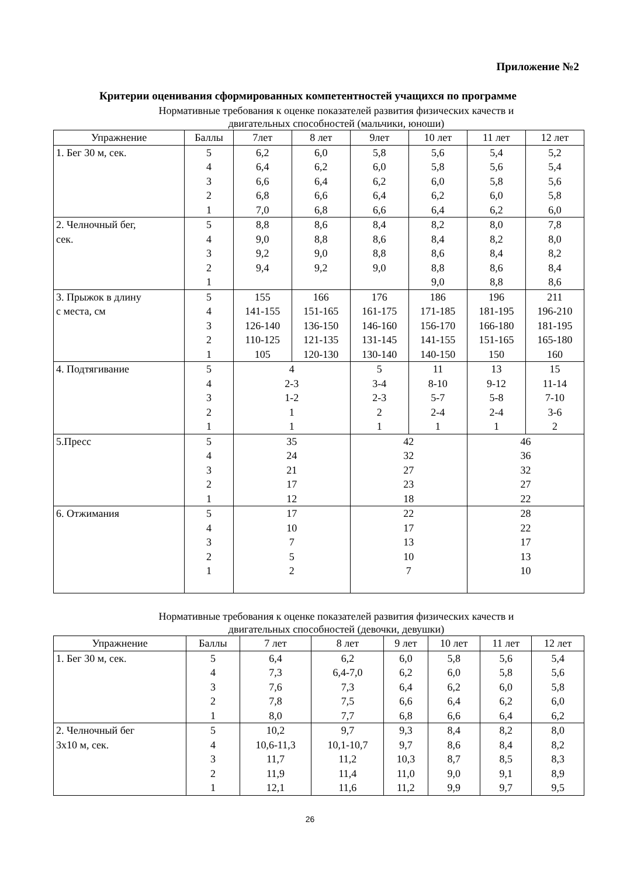Приложение №2
Критерии оценивания сформированных компетентностей учащихся по программе
Нормативные требования к оценке показателей развития физических качеств и
двигательных способностей (мальчики, юноши)
| Упражнение | Баллы | 7лет | 8 лет | 9лет | 10 лет | 11 лет | 12 лет |
| --- | --- | --- | --- | --- | --- | --- | --- |
| 1. Бег 30 м, сек. | 5 4 3 2 1 | 6,2 6,4 6,6 6,8 7,0 | 6,0 6,2 6,4 6,6 6,8 | 5,8 6,0 6,2 6,4 6,6 | 5,6 5,8 6,0 6,2 6,4 | 5,4 5,6 5,8 6,0 6,2 | 5,2 5,4 5,6 5,8 6,0 |
| 2. Челночный бег, сек. | 5 4 3 2 1 | 8,8 9,0 9,2 9,4 | 8,6 8,8 9,0 9,2 | 8,4 8,6 8,8 9,0 | 8,2 8,4 8,6 8,8 9,0 | 8,0 8,2 8,4 8,6 8,8 | 7,8 8,0 8,2 8,4 8,6 |
| 3. Прыжок в длину с места, см | 5 4 3 2 1 | 155 141-155 126-140 110-125 105 | 166 151-165 136-150 121-135 120-130 | 176 161-175 146-160 131-145 130-140 | 186 171-185 156-170 141-155 140-150 | 196 181-195 166-180 151-165 150 | 211 196-210 181-195 165-180 160 |
| 4. Подтягивание | 5 4 3 2 1 | 4 2-3 1-2 1 1 | | 5 3-4 2-3 2 1 | 11 8-10 5-7 2-4 1 | 13 9-12 5-8 2-4 1 | 15 11-14 7-10 3-6 2 |
| 5.Пресс | 5 4 3 2 1 | 35 24 21 17 12 | | 42 32 27 23 18 | | 46 36 32 27 22 | |
| 6. Отжимания | 5 4 3 2 1 | 17 10 7 5 2 | | 22 17 13 10 7 | | 28 22 17 13 10 | |
Нормативные требования к оценке показателей развития физических качеств и
двигательных способностей (девочки, девушки)
| Упражнение | Баллы | 7 лет | 8 лет | 9 лет | 10 лет | 11 лет | 12 лет |
| --- | --- | --- | --- | --- | --- | --- | --- |
| 1. Бег 30 м, сек. | 5 4 3 2 1 | 6,4 7,3 7,6 7,8 8,0 | 6,2 6,4-7,0 7,3 7,5 7,7 | 6,0 6,2 6,4 6,6 6,8 | 5,8 6,0 6,2 6,4 6,6 | 5,6 5,8 6,0 6,2 6,4 | 5,4 5,6 5,8 6,0 6,2 |
| 2. Челночный бег 3х10 м, сек. | 5 4 3 2 1 | 10,2 10,6-11,3 11,7 11,9 12,1 | 9,7 10,1-10,7 11,2 11,4 11,6 | 9,3 9,7 10,3 11,0 11,2 | 8,4 8,6 8,7 9,0 9,9 | 8,2 8,4 8,5 9,1 9,7 | 8,0 8,2 8,3 8,9 9,5 |
26